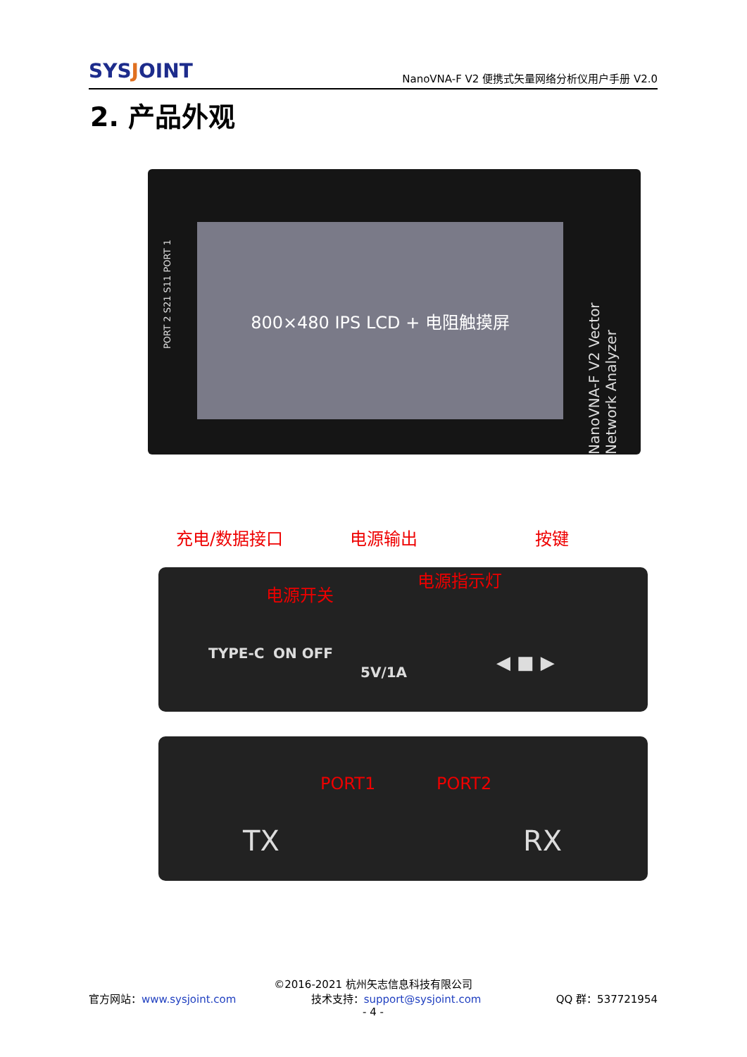SYSJOINT
NanoVNA-F V2 便携式矢量网络分析仪用户手册 V2.0
2. 产品外观
PORT 2 S21 S11 PORT 1
800×480 IPS LCD + 电阻触摸屏
NanoVNA-F V2 Vector Network Analyzer
充电/数据接口 电源输出 按键
电源开关
电源指示灯
TYPE-C ON OFF
5V/1A ◀ ■ ▶
PORT1 PORT2
TX RX
©2016-2021 杭州矢志信息科技有限公司
官方网站：www.sysjoint.com 技术支持：support@sysjoint.com QQ 群：537721954
- 4 -